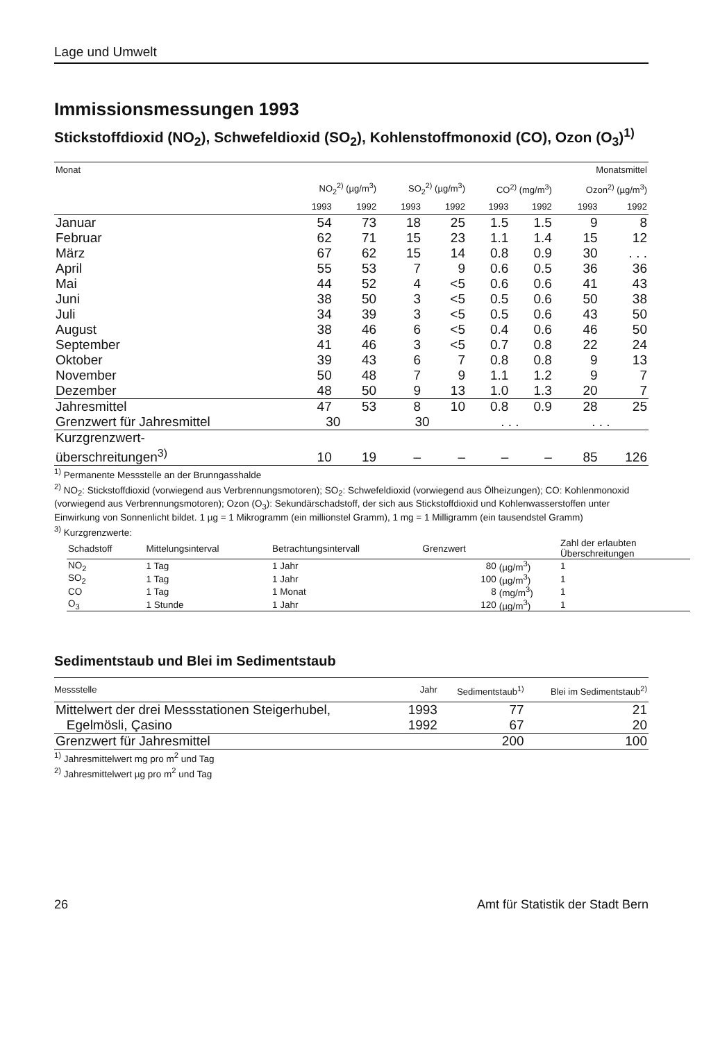Lage und Umwelt
Immissionsmessungen 1993
Stickstoffdioxid (NO<sub>2</sub>), Schwefeldioxid (SO<sub>2</sub>), Kohlenstoffmonoxid (CO), Ozon (O<sub>3</sub>)<sup>1)</sup>
| Monat | Monatsmittel | | | | | | | |
| --- | --- | --- | --- | --- | --- | --- | --- | --- |
| | NO<sub>2</sub><sup>2)</sup> (µg/m<sup>3</sup>) | | SO<sub>2</sub><sup>2)</sup> (µg/m<sup>3</sup>) | | CO<sup>2)</sup> (mg/m<sup>3</sup>) | | Ozon<sup>2)</sup> (µg/m<sup>3</sup>) | |
| | 1993 | 1992 | 1993 | 1992 | 1993 | 1992 | 1993 | 1992 |
| Januar | 54 | 73 | 18 | 25 | 1.5 | 1.5 | 9 | 8 |
| Februar | 62 | 71 | 15 | 23 | 1.1 | 1.4 | 15 | 12 |
| März | 67 | 62 | 15 | 14 | 0.8 | 0.9 | 30 | . . . |
| April | 55 | 53 | 7 | 9 | 0.6 | 0.5 | 36 | 36 |
| Mai | 44 | 52 | 4 | <5 | 0.6 | 0.6 | 41 | 43 |
| Juni | 38 | 50 | 3 | <5 | 0.5 | 0.6 | 50 | 38 |
| Juli | 34 | 39 | 3 | <5 | 0.5 | 0.6 | 43 | 50 |
| August | 38 | 46 | 6 | <5 | 0.4 | 0.6 | 46 | 50 |
| September | 41 | 46 | 3 | <5 | 0.7 | 0.8 | 22 | 24 |
| Oktober | 39 | 43 | 6 | 7 | 0.8 | 0.8 | 9 | 13 |
| November | 50 | 48 | 7 | 9 | 1.1 | 1.2 | 9 | 7 |
| Dezember | 48 | 50 | 9 | 13 | 1.0 | 1.3 | 20 | 7 |
| Jahresmittel | 47 | 53 | 8 | 10 | 0.8 | 0.9 | 28 | 25 |
| Grenzwert für Jahresmittel | 30 | | 30 | | . . . | | . . . | |
| Kurzgrenzwert- überschreitungen<sup>3)</sup> | 10 | 19 | – | – | – | – | 85 | 126 |
<sup>1)</sup> Permanente Messstelle an der Brunngasshalde
<sup>2)</sup> NO<sub>2</sub>: Stickstoffdioxid (vorwiegend aus Verbrennungsmotoren); SO<sub>2</sub>: Schwefeldioxid (vorwiegend aus Ölheizungen); CO: Kohlenmonoxid (vorwiegend aus Verbrennungsmotoren); Ozon (O<sub>3</sub>): Sekundärschadstoff, der sich aus Stickstoffdioxid und Kohlenwasserstoffen unter Einwirkung von Sonnenlicht bildet. 1 µg = 1 Mikrogramm (ein millionstel Gramm), 1 mg = 1 Milligramm (ein tausendstel Gramm)
<sup>3)</sup> Kurzgrenzwerte:
| Schadstoff | Mittelungsinterval | Betrachtungsintervall | Grenzwert | | Zahl der erlaubten Überschreitungen |
| --- | --- | --- | --- | --- | --- |
| NO<sub>2</sub> | 1 Tag | 1 Jahr | 80 | (µg/m<sup>3</sup>) | 1 |
| SO<sub>2</sub> | 1 Tag | 1 Jahr | 100 | (µg/m<sup>3</sup>) | 1 |
| CO | 1 Tag | 1 Monat | 8 | (mg/m<sup>3</sup>) | 1 |
| O<sub>3</sub> | 1 Stunde | 1 Jahr | 120 | (µg/m<sup>3</sup>) | 1 |
Sedimentstaub und Blei im Sedimentstaub
| Messstelle | Jahr | Sedimentstaub<sup>1)</sup> | Blei im Sedimentstaub<sup>2)</sup> |
| --- | --- | --- | --- |
| Mittelwert der drei Messstationen Steigerhubel, | 1993 | 77 | 21 |
| Egelmösli, Çasino | 1992 | 67 | 20 |
| Grenzwert für Jahresmittel | | 200 | 100 |
<sup>1)</sup> Jahresmittelwert mg pro m<sup>2</sup> und Tag
<sup>2)</sup> Jahresmittelwert µg pro m<sup>2</sup> und Tag
26 Amt für Statistik der Stadt Bern